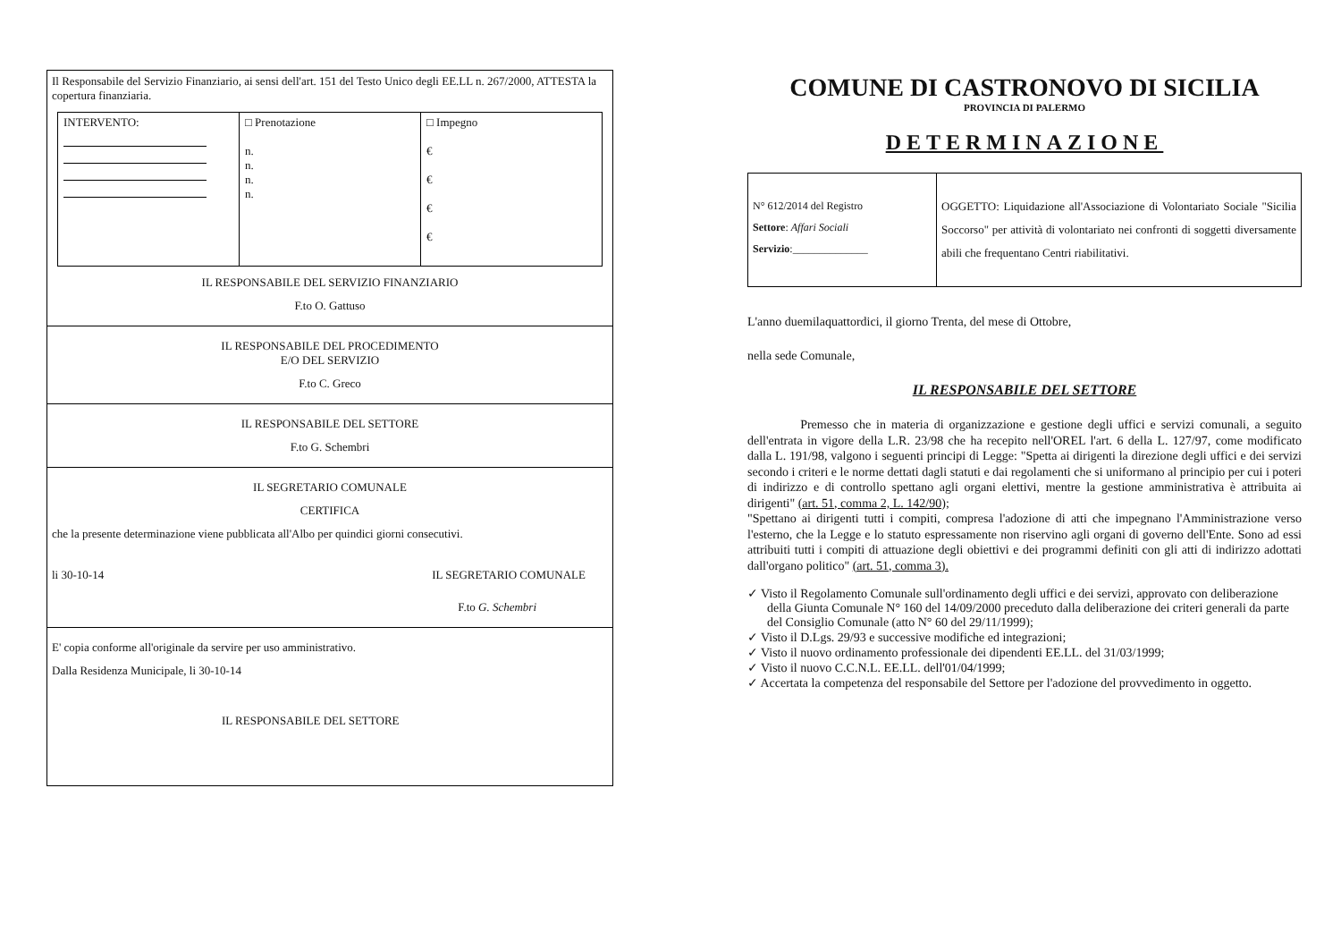Il Responsabile del Servizio Finanziario, ai sensi dell'art. 151 del Testo Unico degli EE.LL n. 267/2000, ATTESTA la copertura finanziaria.
| INTERVENTO: | □ Prenotazione n. n. n. n. | □ Impegno € € € € |
IL RESPONSABILE DEL SERVIZIO FINANZIARIO
F.to O. Gattuso
IL RESPONSABILE DEL PROCEDIMENTO
E/O DEL SERVIZIO
F.to C. Greco
IL RESPONSABILE DEL SETTORE
F.to G. Schembri
IL SEGRETARIO COMUNALE
CERTIFICA
che la presente determinazione viene pubblicata all'Albo per quindici giorni consecutivi.
li 30-10-14 IL SEGRETARIO COMUNALE
F.to G. Schembri
E' copia conforme all'originale da servire per uso amministrativo.
Dalla Residenza Municipale, li 30-10-14
IL RESPONSABILE DEL SETTORE
COMUNE DI CASTRONOVO DI SICILIA
PROVINCIA DI PALERMO
DETERMINAZIONE
| N° 612/2014 del Registro Settore : Affari Sociali Servizio :______________ | OGGETTO: Liquidazione all'Associazione di Volontariato Sociale "Sicilia Soccorso" per attività di volontariato nei confronti di soggetti diversamente abili che frequentano Centri riabilitativi. |
L'anno duemilaquattordici, il giorno Trenta, del mese di Ottobre,
nella sede Comunale,
IL RESPONSABILE DEL SETTORE
Premesso che in materia di organizzazione e gestione degli uffici e servizi comunali, a seguito dell'entrata in vigore della L.R. 23/98 che ha recepito nell'OREL l'art. 6 della L. 127/97, come modificato dalla L. 191/98, valgono i seguenti principi di Legge: "Spetta ai dirigenti la direzione degli uffici e dei servizi secondo i criteri e le norme dettati dagli statuti e dai regolamenti che si uniformano al principio per cui i poteri di indirizzo e di controllo spettano agli organi elettivi, mentre la gestione amministrativa è attribuita ai dirigenti" (art. 51, comma 2, L. 142/90);
"Spettano ai dirigenti tutti i compiti, compresa l'adozione di atti che impegnano l'Amministrazione verso l'esterno, che la Legge e lo statuto espressamente non riservino agli organi di governo dell'Ente. Sono ad essi attribuiti tutti i compiti di attuazione degli obiettivi e dei programmi definiti con gli atti di indirizzo adottati dall'organo politico" (art. 51, comma 3).
✓ Visto il Regolamento Comunale sull'ordinamento degli uffici e dei servizi, approvato con deliberazione della Giunta Comunale N° 160 del 14/09/2000 preceduto dalla deliberazione dei criteri generali da parte del Consiglio Comunale (atto N° 60 del 29/11/1999);
✓ Visto il D.Lgs. 29/93 e successive modifiche ed integrazioni;
✓ Visto il nuovo ordinamento professionale dei dipendenti EE.LL. del 31/03/1999;
✓ Visto il nuovo C.C.N.L. EE.LL. dell'01/04/1999;
✓ Accertata la competenza del responsabile del Settore per l'adozione del provvedimento in oggetto.